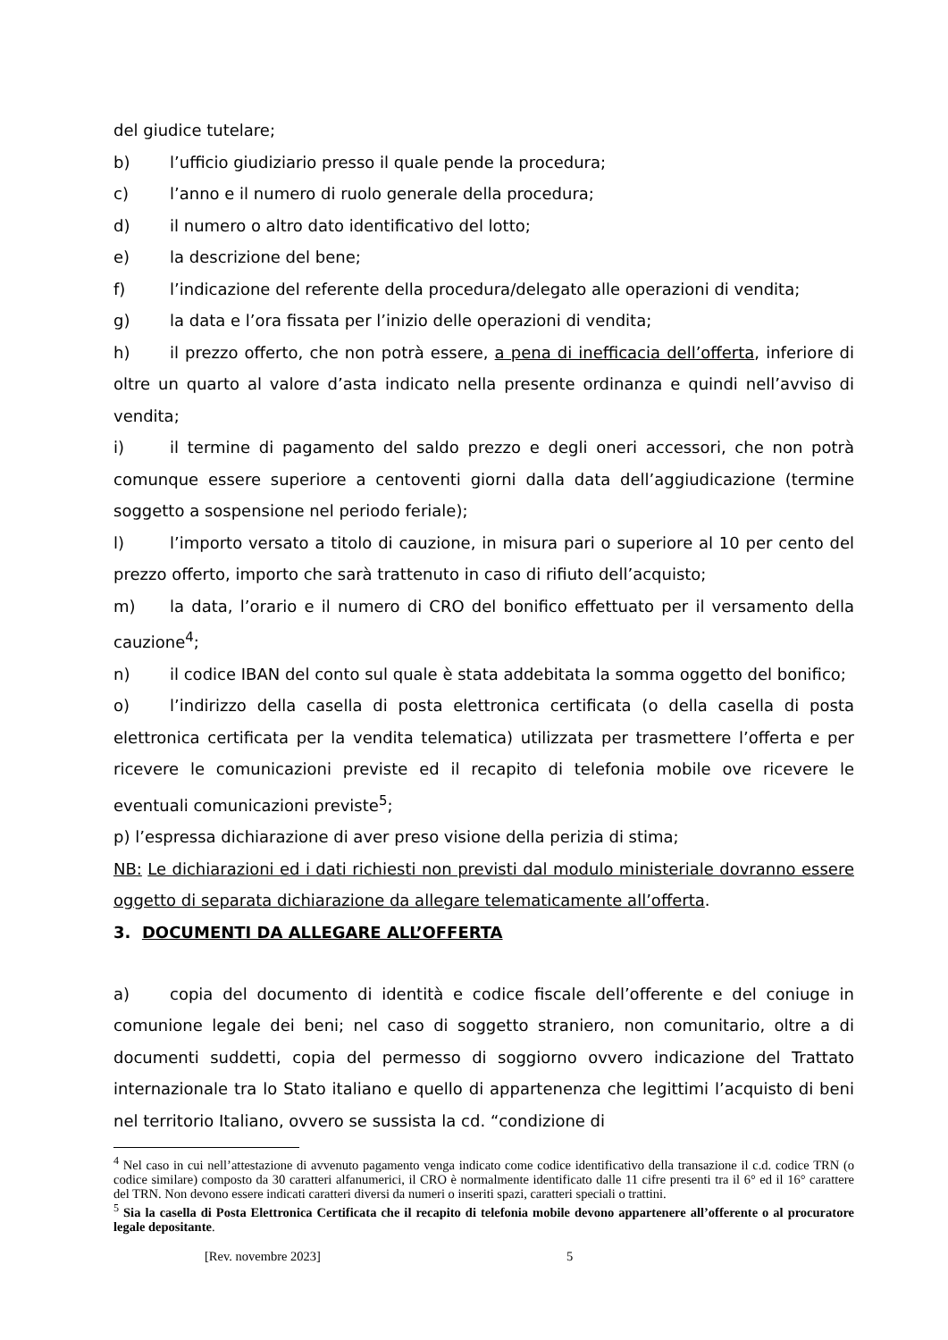del giudice tutelare;
b) l’ufficio giudiziario presso il quale pende la procedura;
c) l’anno e il numero di ruolo generale della procedura;
d) il numero o altro dato identificativo del lotto;
e) la descrizione del bene;
f) l’indicazione del referente della procedura/delegato alle operazioni di vendita;
g) la data e l’ora fissata per l’inizio delle operazioni di vendita;
h) il prezzo offerto, che non potrà essere, a pena di inefficacia dell’offerta, inferiore di oltre un quarto al valore d’asta indicato nella presente ordinanza e quindi nell’avviso di vendita;
i) il termine di pagamento del saldo prezzo e degli oneri accessori, che non potrà comunque essere superiore a centoventi giorni dalla data dell’aggiudicazione (termine soggetto a sospensione nel periodo feriale);
l) l’importo versato a titolo di cauzione, in misura pari o superiore al 10 per cento del prezzo offerto, importo che sarà trattenuto in caso di rifiuto dell’acquisto;
m) la data, l’orario e il numero di CRO del bonifico effettuato per il versamento della cauzione<sup>4</sup>;
n) il codice IBAN del conto sul quale è stata addebitata la somma oggetto del bonifico;
o) l’indirizzo della casella di posta elettronica certificata (o della casella di posta elettronica certificata per la vendita telematica) utilizzata per trasmettere l’offerta e per ricevere le comunicazioni previste ed il recapito di telefonia mobile ove ricevere le eventuali comunicazioni previste<sup>5</sup>;
p) l’espressa dichiarazione di aver preso visione della perizia di stima;
NB: Le dichiarazioni ed i dati richiesti non previsti dal modulo ministeriale dovranno essere oggetto di separata dichiarazione da allegare telematicamente all’offerta.
3. DOCUMENTI DA ALLEGARE ALL’OFFERTA
a) copia del documento di identità e codice fiscale dell’offerente e del coniuge in comunione legale dei beni; nel caso di soggetto straniero, non comunitario, oltre a di documenti suddetti, copia del permesso di soggiorno ovvero indicazione del Trattato internazionale tra lo Stato italiano e quello di appartenenza che legittimi l’acquisto di beni nel territorio Italiano, ovvero se sussista la cd. “condizione di
<sup>4</sup> Nel caso in cui nell’attestazione di avvenuto pagamento venga indicato come codice identificativo della transazione il c.d. codice TRN (o codice similare) composto da 30 caratteri alfanumerici, il CRO è normalmente identificato dalle 11 cifre presenti tra il 6° ed il 16° carattere del TRN. Non devono essere indicati caratteri diversi da numeri o inseriti spazi, caratteri speciali o trattini.
<sup>5</sup> Sia la casella di Posta Elettronica Certificata che il recapito di telefonia mobile devono appartenere all’offerente o al procuratore legale depositante.
[Rev. novembre 2023] 5